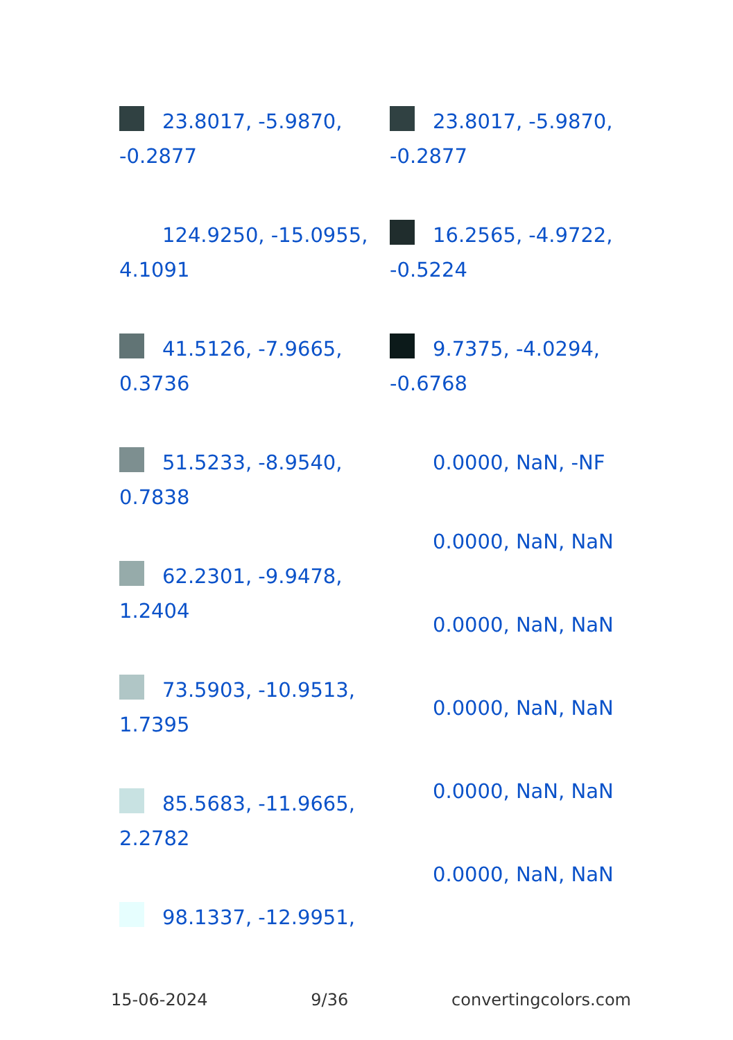23.8017, -5.9870, -0.2877
124.9250, -15.0955, 4.1091
41.5126, -7.9665, 0.3736
51.5233, -8.9540, 0.7838
62.2301, -9.9478, 1.2404
73.5903, -10.9513, 1.7395
85.5683, -11.9665, 2.2782
98.1337, -12.9951,
23.8017, -5.9870, -0.2877
16.2565, -4.9722, -0.5224
9.7375, -4.0294, -0.6768
0.0000, NaN, -NF
0.0000, NaN, NaN
0.0000, NaN, NaN
0.0000, NaN, NaN
0.0000, NaN, NaN
0.0000, NaN, NaN
15-06-2024 9/36 convertingcolors.com